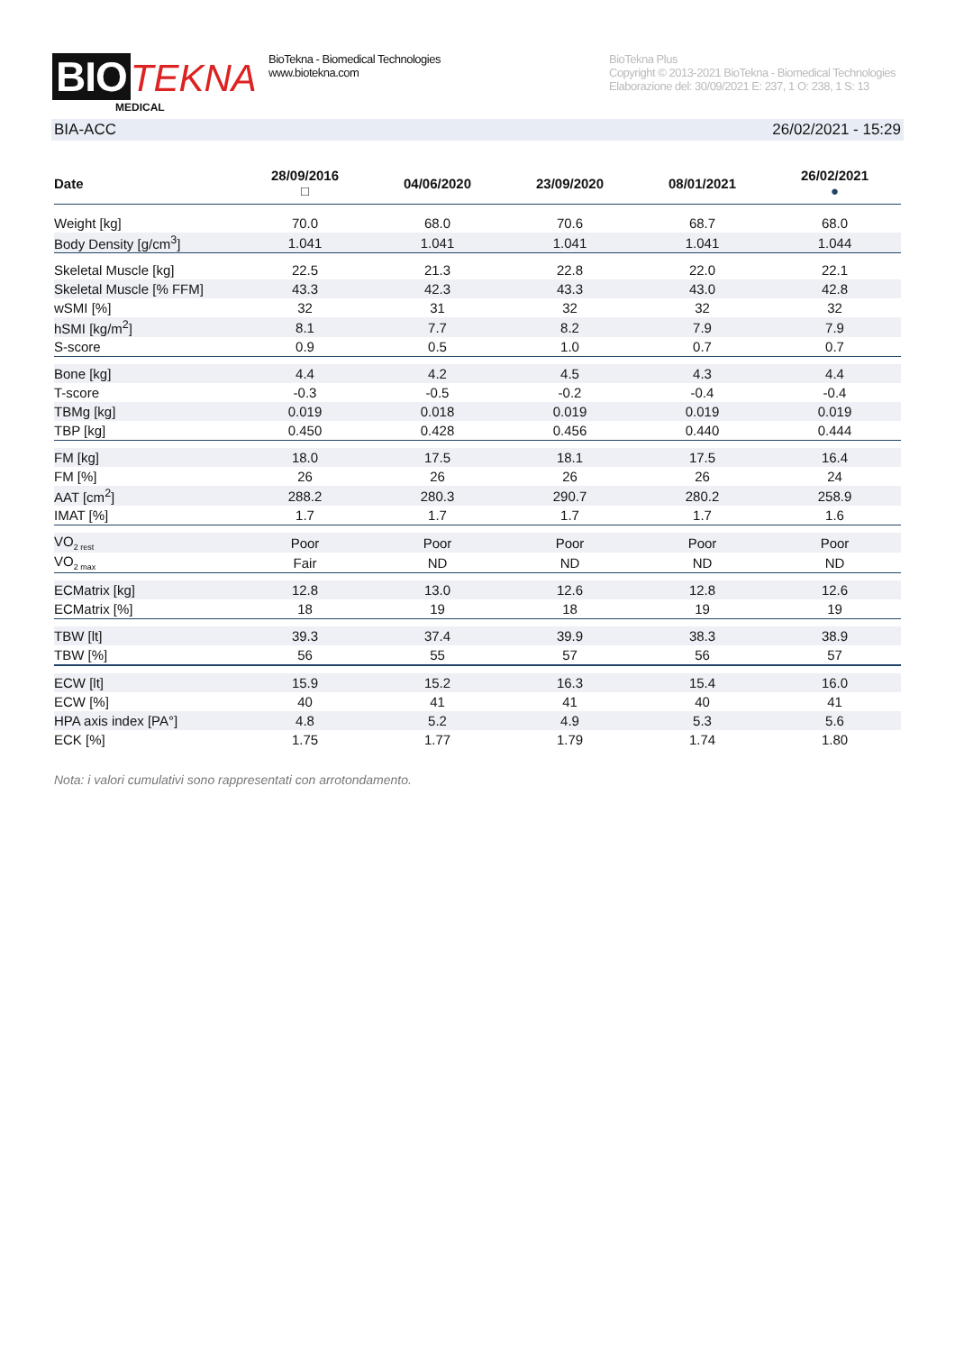BIO TEKNA
MEDICAL
BioTekna - Biomedical Technologies
www.biotekna.com
BioTekna Plus
Copyright © 2013-2021 BioTekna - Biomedical Technologies
Elaborazione del: 30/09/2021 E: 237, 1 O: 238, 1 S: 13
BIA-ACC 26/02/2021 - 15:29
| Date | 28/09/2016 □ | 04/06/2020 | 23/09/2020 | 08/01/2021 | 26/02/2021 ● |
| --- | --- | --- | --- | --- | --- |
| Weight [kg] | 70.0 | 68.0 | 70.6 | 68.7 | 68.0 |
| Body Density [g/cm<sup>3</sup>] | 1.041 | 1.041 | 1.041 | 1.041 | 1.044 |
| Skeletal Muscle [kg] | 22.5 | 21.3 | 22.8 | 22.0 | 22.1 |
| Skeletal Muscle [% FFM] | 43.3 | 42.3 | 43.3 | 43.0 | 42.8 |
| wSMI [%] | 32 | 31 | 32 | 32 | 32 |
| hSMI [kg/m<sup>2</sup>] | 8.1 | 7.7 | 8.2 | 7.9 | 7.9 |
| S-score | 0.9 | 0.5 | 1.0 | 0.7 | 0.7 |
| Bone [kg] | 4.4 | 4.2 | 4.5 | 4.3 | 4.4 |
| T-score | -0.3 | -0.5 | -0.2 | -0.4 | -0.4 |
| TBMg [kg] | 0.019 | 0.018 | 0.019 | 0.019 | 0.019 |
| TBP [kg] | 0.450 | 0.428 | 0.456 | 0.440 | 0.444 |
| FM [kg] | 18.0 | 17.5 | 18.1 | 17.5 | 16.4 |
| FM [%] | 26 | 26 | 26 | 26 | 24 |
| AAT [cm<sup>2</sup>] | 288.2 | 280.3 | 290.7 | 280.2 | 258.9 |
| IMAT [%] | 1.7 | 1.7 | 1.7 | 1.7 | 1.6 |
| VO<sub>2 rest</sub> | Poor | Poor | Poor | Poor | Poor |
| VO<sub>2 max</sub> | Fair | ND | ND | ND | ND |
| ECMatrix [kg] | 12.8 | 13.0 | 12.6 | 12.8 | 12.6 |
| ECMatrix [%] | 18 | 19 | 18 | 19 | 19 |
| TBW [lt] | 39.3 | 37.4 | 39.9 | 38.3 | 38.9 |
| TBW [%] | 56 | 55 | 57 | 56 | 57 |
| ECW [lt] | 15.9 | 15.2 | 16.3 | 15.4 | 16.0 |
| ECW [%] | 40 | 41 | 41 | 40 | 41 |
| HPA axis index [PA°] | 4.8 | 5.2 | 4.9 | 5.3 | 5.6 |
| ECK [%] | 1.75 | 1.77 | 1.79 | 1.74 | 1.80 |
Nota: i valori cumulativi sono rappresentati con arrotondamento.